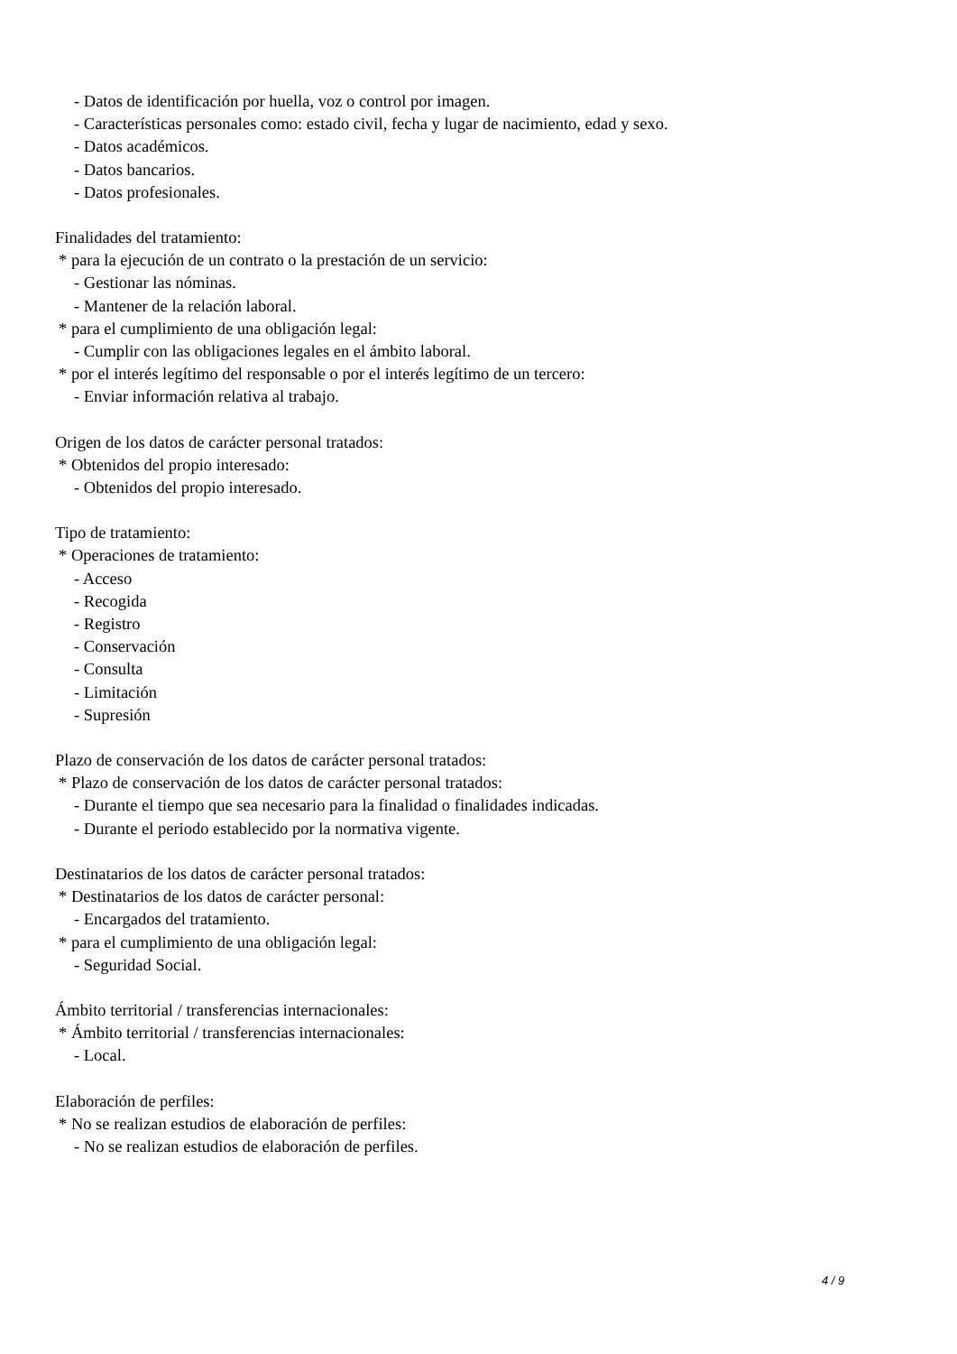- Datos de identificación por huella, voz o control por imagen.
- Características personales como: estado civil, fecha y lugar de nacimiento, edad y sexo.
- Datos académicos.
- Datos bancarios.
- Datos profesionales.
Finalidades del tratamiento:
* para la ejecución de un contrato o la prestación de un servicio:
- Gestionar las nóminas.
- Mantener de la relación laboral.
* para el cumplimiento de una obligación legal:
- Cumplir con las obligaciones legales en el ámbito laboral.
* por el interés legítimo del responsable o por el interés legítimo de un tercero:
- Enviar información relativa al trabajo.
Origen de los datos de carácter personal tratados:
* Obtenidos del propio interesado:
- Obtenidos del propio interesado.
Tipo de tratamiento:
* Operaciones de tratamiento:
- Acceso
- Recogida
- Registro
- Conservación
- Consulta
- Limitación
- Supresión
Plazo de conservación de los datos de carácter personal tratados:
* Plazo de conservación de los datos de carácter personal tratados:
- Durante el tiempo que sea necesario para la finalidad o finalidades indicadas.
- Durante el periodo establecido por la normativa vigente.
Destinatarios de los datos de carácter personal tratados:
* Destinatarios de los datos de carácter personal:
- Encargados del tratamiento.
* para el cumplimiento de una obligación legal:
- Seguridad Social.
Ámbito territorial / transferencias internacionales:
* Ámbito territorial / transferencias internacionales:
- Local.
Elaboración de perfiles:
* No se realizan estudios de elaboración de perfiles:
- No se realizan estudios de elaboración de perfiles.
4 / 9